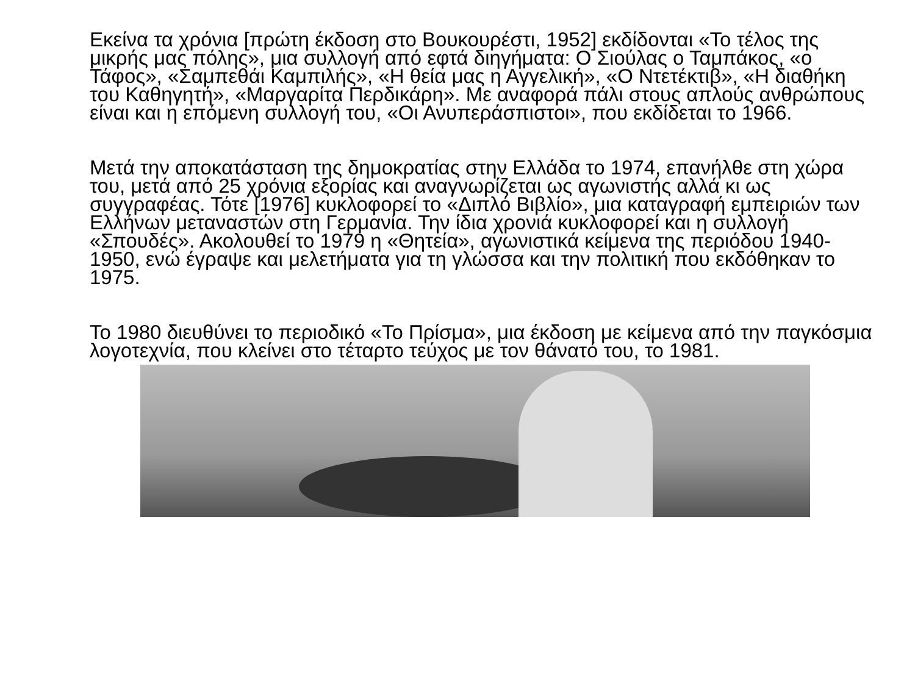Εκείνα τα χρόνια [πρώτη έκδοση στο Βουκουρέστι, 1952] εκδίδονται «Το τέλος της μικρής μας πόλης», μια συλλογή από εφτά διηγήματα: Ο Σιούλας ο Ταμπάκος, «ο Τάφος», «Σαμπεθάι Καμπιλής», «Η θεία μας η Αγγελική», «Ο Ντετέκτιβ», «Η διαθήκη του Καθηγητή», «Μαργαρίτα Περδικάρη». Με αναφορά πάλι στους απλούς ανθρώπους είναι και η επόμενη συλλογή του, «Οι Ανυπεράσπιστοι», που εκδίδεται το 1966.
Μετά την αποκατάσταση της δημοκρατίας στην Ελλάδα το 1974, επανήλθε στη χώρα του, μετά από 25 χρόνια εξορίας και αναγνωρίζεται ως αγωνιστής αλλά κι ως συγγραφέας. Τότε [1976] κυκλοφορεί το «Διπλό Βιβλίο», μια καταγραφή εμπειριών των Ελλήνων μεταναστών στη Γερμανία. Την ίδια χρονιά κυκλοφορεί και η συλλογή «Σπουδές». Ακολουθεί το 1979 η «Θητεία», αγωνιστικά κείμενα της περιόδου 1940-1950, ενώ έγραψε και μελετήματα για τη γλώσσα και την πολιτική που εκδόθηκαν το 1975.
Το 1980 διευθύνει το περιοδικό «Το Πρίσμα», μια έκδοση με κείμενα από την παγκόσμια λογοτεχνία, που κλείνει στο τέταρτο τεύχος με τον θάνατό του, το 1981.